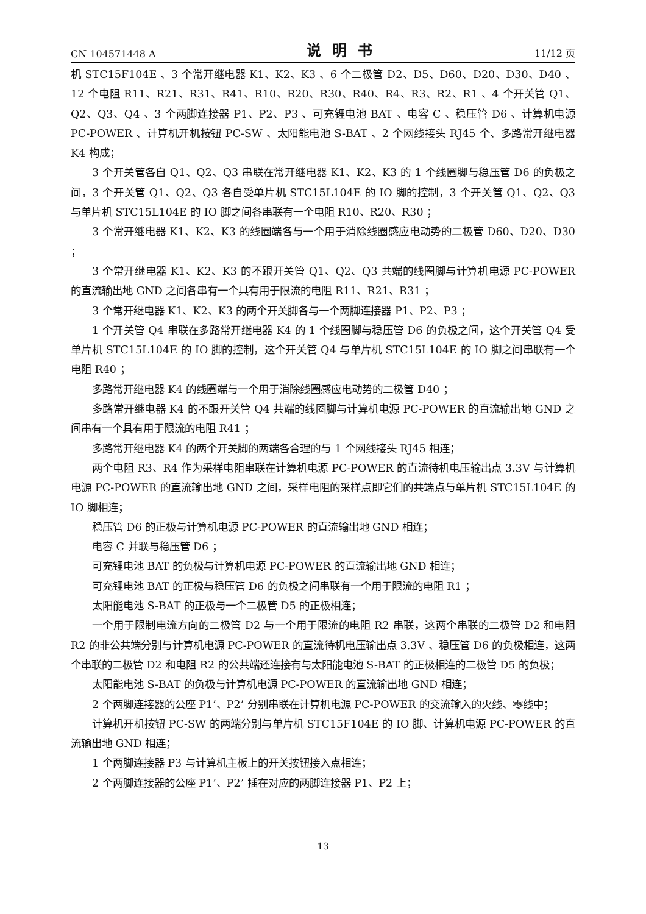CN 104571448 A 说明书 11/12 页
机 STC15F104E 、3 个常开继电器 K1、K2、K3 、6 个二极管 D2、D5、D60、D20、D30、D40 、12 个电阻 R11、R21、R31、R41、R10、R20、R30、R40、R4、R3、R2、R1 、4 个开关管 Q1、Q2、Q3、Q4 、3 个两脚连接器 P1、P2、P3 、可充锂电池 BAT 、电容 C 、稳压管 D6 、计算机电源 PC-POWER 、计算机开机按钮 PC-SW 、太阳能电池 S-BAT 、2 个网线接头 RJ45 个、多路常开继电器 K4 构成；
3 个开关管各自 Q1、Q2、Q3 串联在常开继电器 K1、K2、K3 的 1 个线圈脚与稳压管 D6 的负极之间，3 个开关管 Q1、Q2、Q3 各自受单片机 STC15L104E 的 IO 脚的控制，3 个开关管 Q1、Q2、Q3 与单片机 STC15L104E 的 IO 脚之间各串联有一个电阻 R10、R20、R30 ；
3 个常开继电器 K1、K2、K3 的线圈端各与一个用于消除线圈感应电动势的二极管 D60、D20、D30 ；
3 个常开继电器 K1、K2、K3 的不跟开关管 Q1、Q2、Q3 共端的线圈脚与计算机电源 PC-POWER 的直流输出地 GND 之间各串有一个具有用于限流的电阻 R11、R21、R31 ；
3 个常开继电器 K1、K2、K3 的两个开关脚各与一个两脚连接器 P1、P2、P3 ；
1 个开关管 Q4 串联在多路常开继电器 K4 的 1 个线圈脚与稳压管 D6 的负极之间，这个开关管 Q4 受单片机 STC15L104E 的 IO 脚的控制，这个开关管 Q4 与单片机 STC15L104E 的 IO 脚之间串联有一个电阻 R40 ；
多路常开继电器 K4 的线圈端与一个用于消除线圈感应电动势的二极管 D40 ；
多路常开继电器 K4 的不跟开关管 Q4 共端的线圈脚与计算机电源 PC-POWER 的直流输出地 GND 之间串有一个具有用于限流的电阻 R41 ；
多路常开继电器 K4 的两个开关脚的两端各合理的与 1 个网线接头 RJ45 相连；
两个电阻 R3、R4 作为采样电阻串联在计算机电源 PC-POWER 的直流待机电压输出点 3.3V 与计算机电源 PC-POWER 的直流输出地 GND 之间，采样电阻的采样点即它们的共端点与单片机 STC15L104E 的 IO 脚相连；
稳压管 D6 的正极与计算机电源 PC-POWER 的直流输出地 GND 相连；
电容 C 并联与稳压管 D6 ；
可充锂电池 BAT 的负极与计算机电源 PC-POWER 的直流输出地 GND 相连；
可充锂电池 BAT 的正极与稳压管 D6 的负极之间串联有一个用于限流的电阻 R1 ；
太阳能电池 S-BAT 的正极与一个二极管 D5 的正极相连；
一个用于限制电流方向的二极管 D2 与一个用于限流的电阻 R2 串联，这两个串联的二极管 D2 和电阻 R2 的非公共端分别与计算机电源 PC-POWER 的直流待机电压输出点 3.3V 、稳压管 D6 的负极相连，这两个串联的二极管 D2 和电阻 R2 的公共端还连接有与太阳能电池 S-BAT 的正极相连的二极管 D5 的负极；
太阳能电池 S-BAT 的负极与计算机电源 PC-POWER 的直流输出地 GND 相连；
2 个两脚连接器的公座 P1’、P2’ 分别串联在计算机电源 PC-POWER 的交流输入的火线、零线中；
计算机开机按钮 PC-SW 的两端分别与单片机 STC15F104E 的 IO 脚、计算机电源 PC-POWER 的直流输出地 GND 相连；
1 个两脚连接器 P3 与计算机主板上的开关按钮接入点相连；
2 个两脚连接器的公座 P1’、P2’ 插在对应的两脚连接器 P1、P2 上；
13